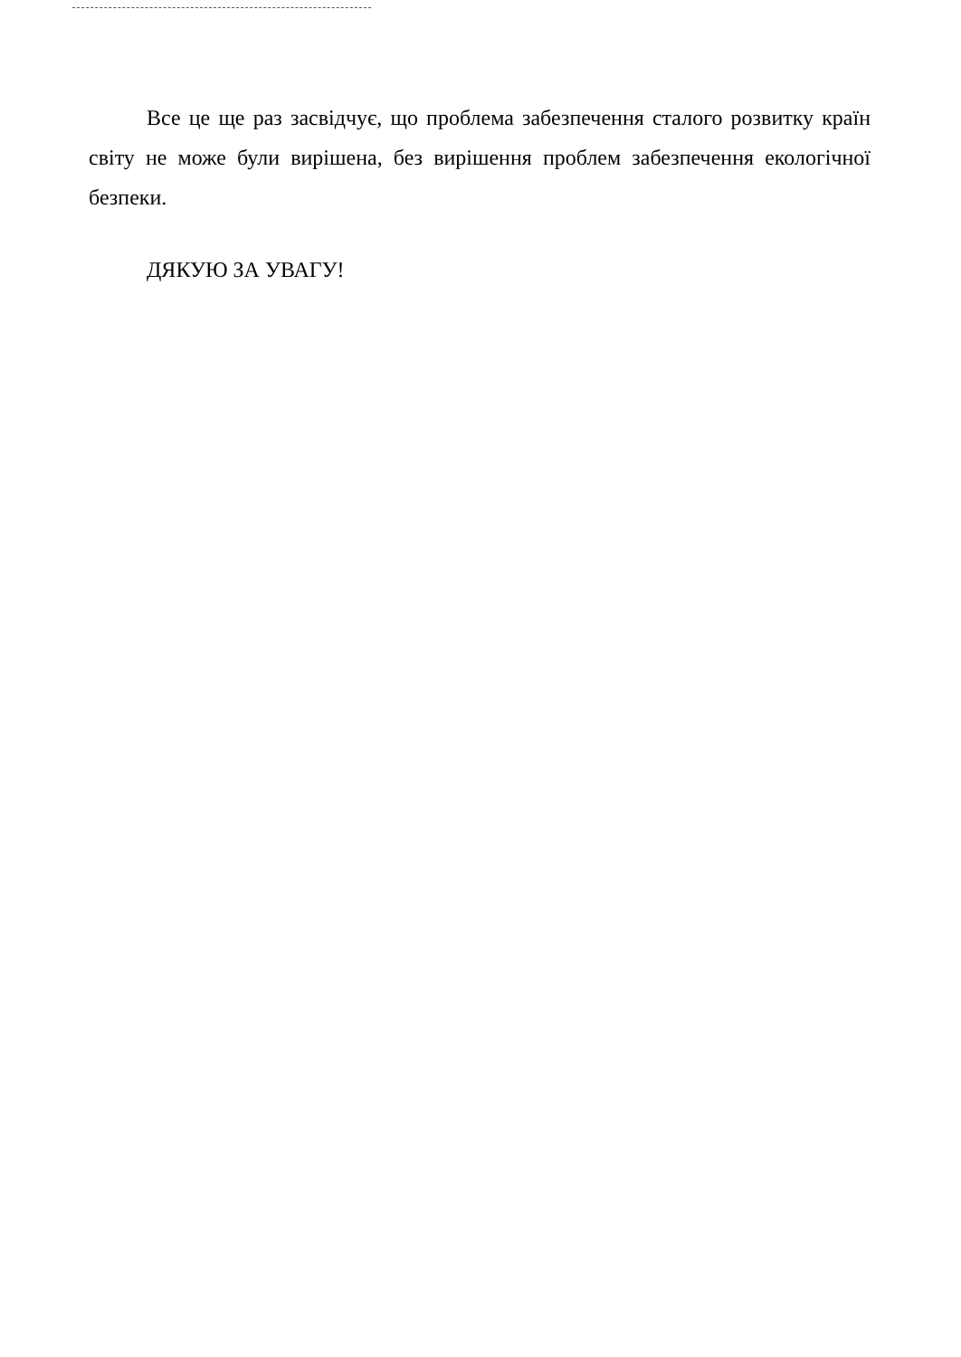Все це ще раз засвідчує, що проблема забезпечення сталого розвитку країн світу не може були вирішена, без вирішення проблем забезпечення екологічної безпеки.
ДЯКУЮ ЗА УВАГУ!